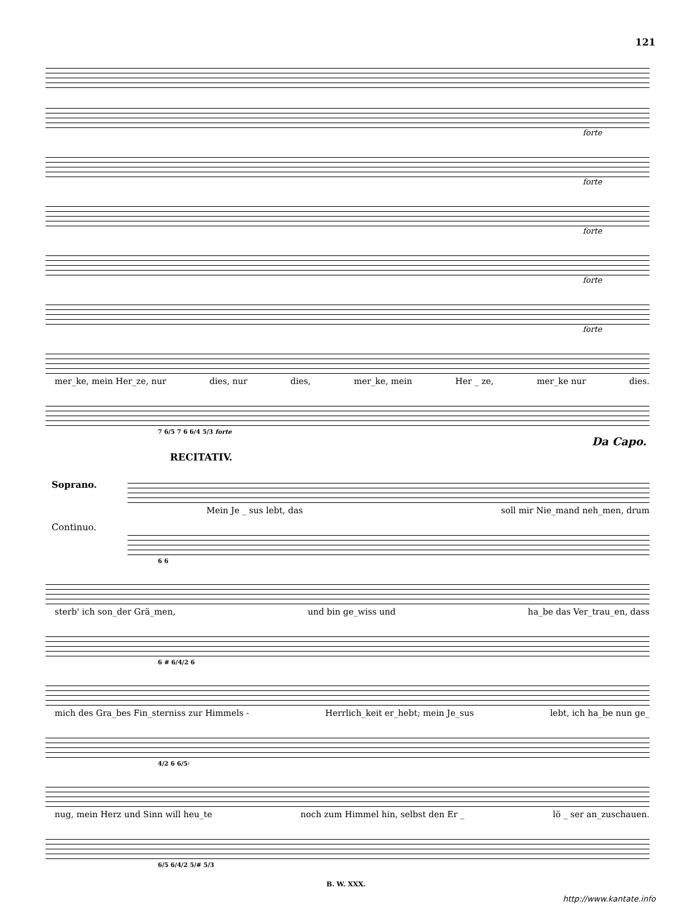121
forte
forte
forte
forte
forte
mer_ke, mein Her_ze, nur dies, nur dies, mer_ke, mein Her _ ze, mer_ke nur dies.
7 6/5 7 6 6/4 5/3 forte
Da Capo.
RECITATIV.
Soprano.
Continuo.
Mein Je _ sus lebt, das soll mir Nie_mand neh_men, drum
6 6
sterb' ich son_der Grä_men, und bin ge_wiss und ha_be das Ver_trau_en, dass
6 # 6/4/2 6
mich des Gra_bes Fin_sterniss zur Himmels - Herrlich_keit er_hebt; mein Je_sus lebt, ich ha_be nun ge_
4/2 6 6/5♮
nug, mein Herz und Sinn will heu_te noch zum Himmel hin, selbst den Er _ lö _ ser an_zuschauen.
6/5 6/4/2 5/# 5/3
B. W. XXX.
http://www.kantate.info